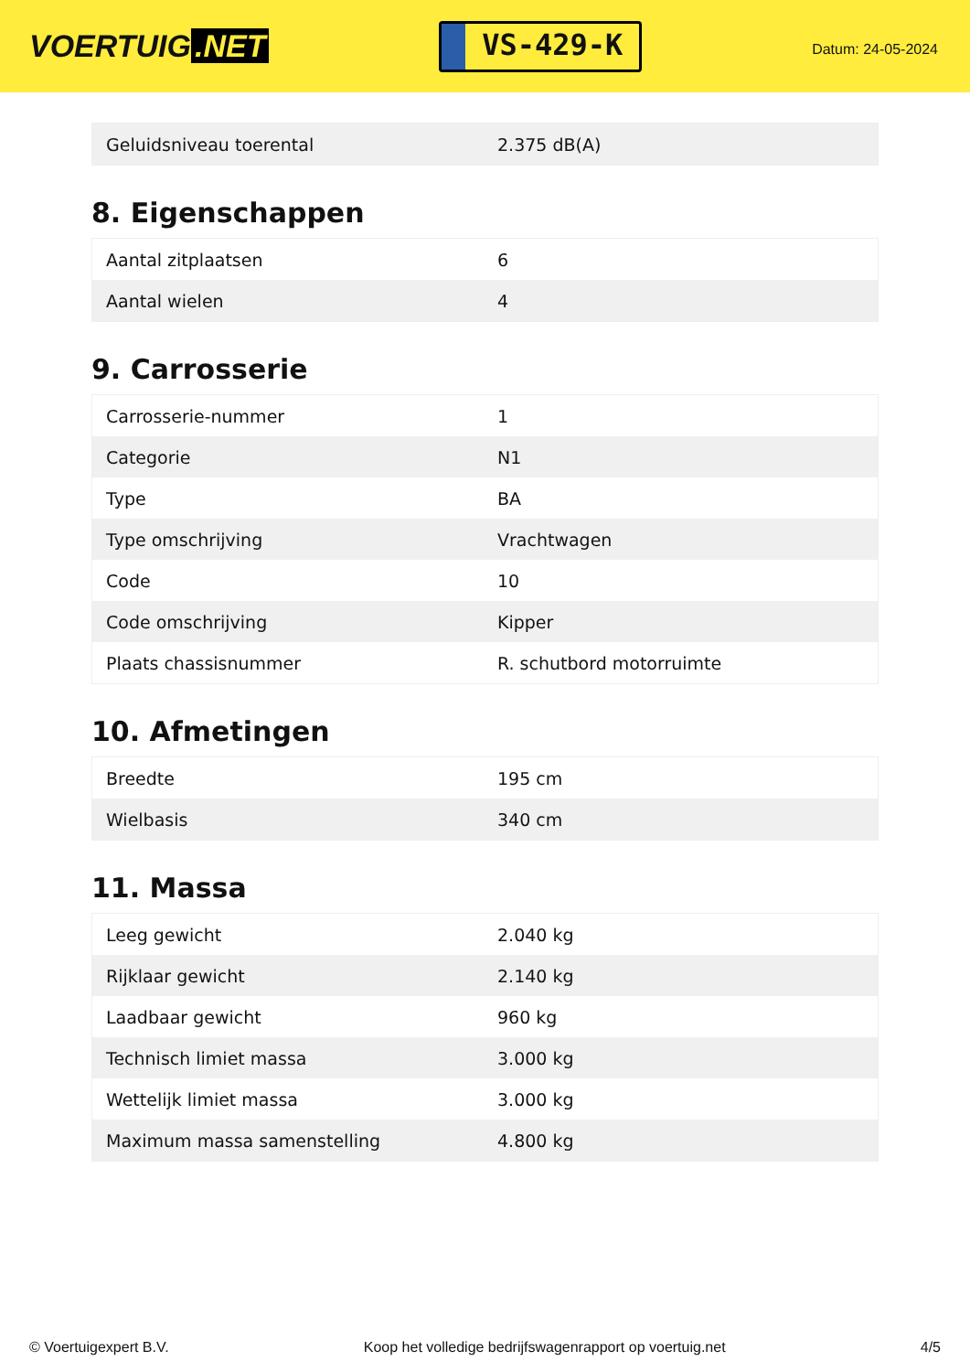VOERTUIG.NET
VS-429-K
Datum: 24-05-2024
| Geluidsniveau toerental | 2.375 dB(A) |
8. Eigenschappen
| Aantal zitplaatsen | 6 |
| Aantal wielen | 4 |
9. Carrosserie
| Carrosserie-nummer | 1 |
| Categorie | N1 |
| Type | BA |
| Type omschrijving | Vrachtwagen |
| Code | 10 |
| Code omschrijving | Kipper |
| Plaats chassisnummer | R. schutbord motorruimte |
10. Afmetingen
| Breedte | 195 cm |
| Wielbasis | 340 cm |
11. Massa
| Leeg gewicht | 2.040 kg |
| Rijklaar gewicht | 2.140 kg |
| Laadbaar gewicht | 960 kg |
| Technisch limiet massa | 3.000 kg |
| Wettelijk limiet massa | 3.000 kg |
| Maximum massa samenstelling | 4.800 kg |
© Voertuigexpert B.V. Koop het volledige bedrijfswagenrapport op voertuig.net 4/5